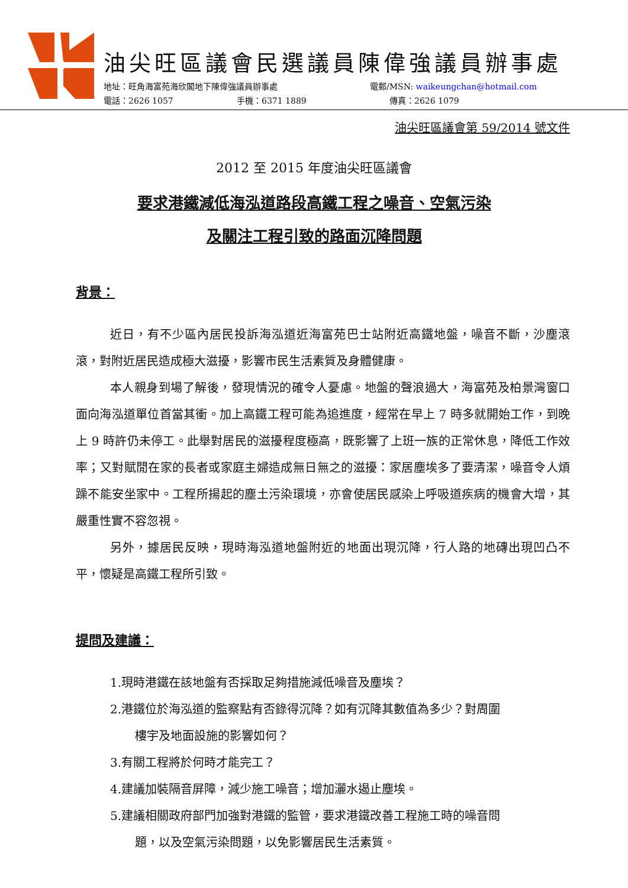油尖旺區議會民選議員陳偉強議員辦事處
地址：旺角海富苑海欣閣地下陳偉強議員辦事處 電郵/MSN: waikeungchan@hotmail.com
電話：2626 1057 手機：6371 1889 傳真：2626 1079
油尖旺區議會第 59/2014 號文件
2012 至 2015 年度油尖旺區議會
要求港鐵減低海泓道路段高鐵工程之噪音、空氣污染
及關注工程引致的路面沉降問題
背景：
近日，有不少區內居民投訴海泓道近海富苑巴士站附近高鐵地盤，噪音不斷，沙塵滾滾，對附近居民造成極大滋擾，影響市民生活素質及身體健康。
本人親身到場了解後，發現情況的確令人憂慮。地盤的聲浪過大，海富苑及柏景灣窗口面向海泓道單位首當其衝。加上高鐵工程可能為追進度，經常在早上 7 時多就開始工作，到晚上 9 時許仍未停工。此舉對居民的滋擾程度極高，既影響了上班一族的正常休息，降低工作效率；又對賦閒在家的長者或家庭主婦造成無日無之的滋擾：家居塵埃多了要清潔，噪音令人煩躁不能安坐家中。工程所揚起的塵土污染環境，亦會使居民感染上呼吸道疾病的機會大增，其嚴重性實不容忽視。
另外，據居民反映，現時海泓道地盤附近的地面出現沉降，行人路的地磚出現凹凸不平，懷疑是高鐵工程所引致。
提問及建議：
1.現時港鐵在該地盤有否採取足夠措施減低噪音及塵埃？
2.港鐵位於海泓道的監察點有否錄得沉降？如有沉降其數值為多少？對周圍
樓宇及地面設施的影響如何？
3.有關工程將於何時才能完工？
4.建議加裝隔音屏障，減少施工噪音；增加灑水遏止塵埃。
5.建議相關政府部門加強對港鐵的監管，要求港鐵改善工程施工時的噪音問
題，以及空氣污染問題，以免影響居民生活素質。